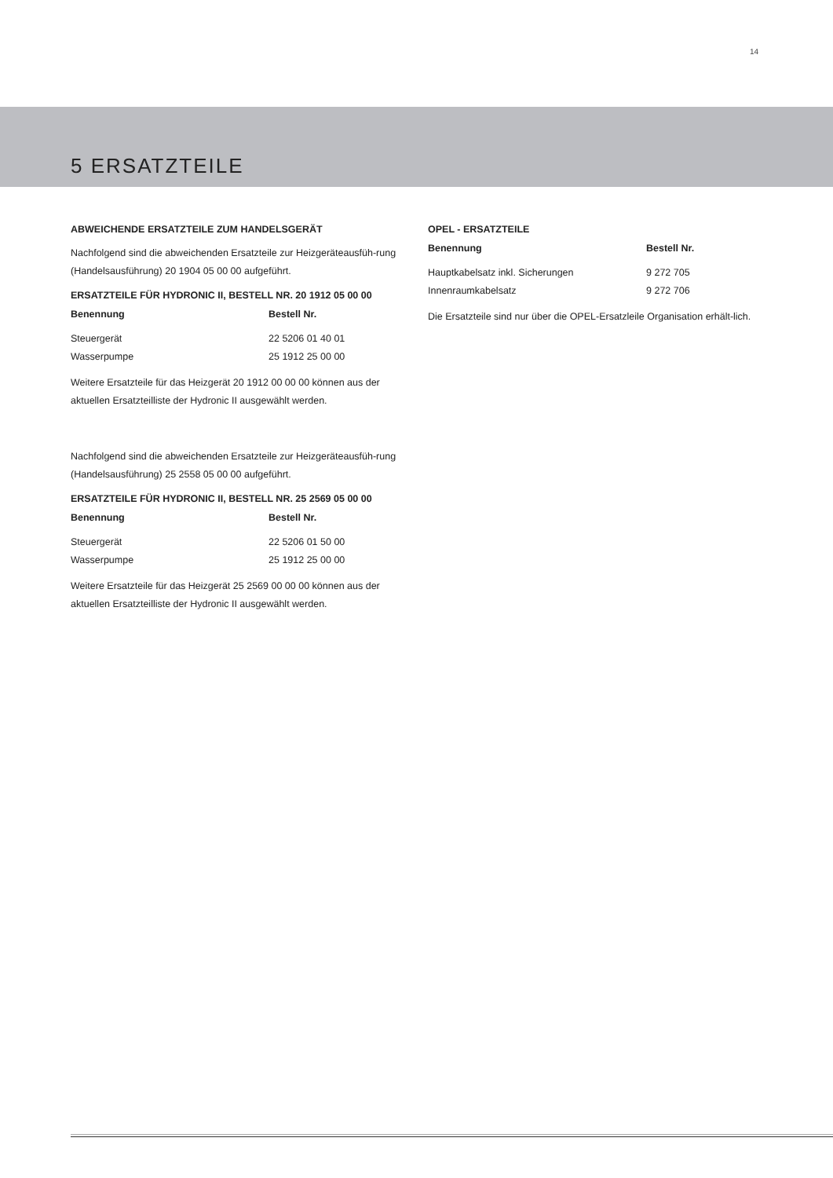14
5 ERSATZTEILE
ABWEICHENDE ERSATZTEILE ZUM HANDELSGERÄT
Nachfolgend sind die abweichenden Ersatzteile zur Heizgeräteausfüh-rung (Handelsausführung) 20 1904 05 00 00 aufgeführt.
ERSATZTEILE FÜR HYDRONIC II, BESTELL NR. 20 1912 05 00 00
| Benennung | Bestell Nr. |
| --- | --- |
| Steuergerät | 22 5206 01 40 01 |
| Wasserpumpe | 25 1912 25 00 00 |
Weitere Ersatzteile für das Heizgerät 20 1912 00 00 00 können aus der aktuellen Ersatzteilliste der Hydronic II ausgewählt werden.
Nachfolgend sind die abweichenden Ersatzteile zur Heizgeräteausfüh-rung (Handelsausführung) 25 2558 05 00 00 aufgeführt.
ERSATZTEILE FÜR HYDRONIC II, BESTELL NR. 25 2569 05 00 00
| Benennung | Bestell Nr. |
| --- | --- |
| Steuergerät | 22 5206 01 50 00 |
| Wasserpumpe | 25 1912 25 00 00 |
Weitere Ersatzteile für das Heizgerät 25 2569 00 00 00 können aus der aktuellen Ersatzteilliste der Hydronic II ausgewählt werden.
OPEL - ERSATZTEILE
| Benennung | Bestell Nr. |
| --- | --- |
| Hauptkabelsatz inkl. Sicherungen | 9 272 705 |
| Innenraumkabelsatz | 9 272 706 |
Die Ersatzteile sind nur über die OPEL-Ersatzleile Organisation erhält-lich.